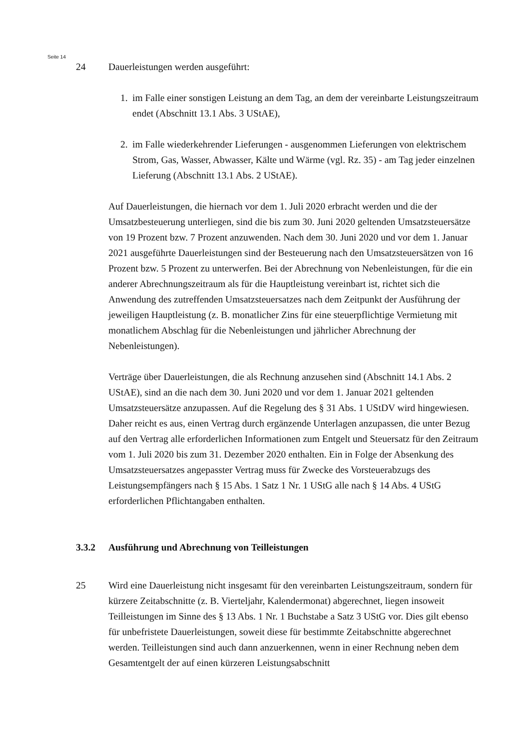Seite 14
24 Dauerleistungen werden ausgeführt:
1. im Falle einer sonstigen Leistung an dem Tag, an dem der vereinbarte Leistungs­zeitraum endet (Abschnitt 13.1 Abs. 3 UStAE),
2. im Falle wiederkehrender Lieferungen - ausgenommen Lieferungen von elektri­schem Strom, Gas, Wasser, Abwasser, Kälte und Wärme (vgl. Rz. 35) - am Tag jeder einzelnen Lieferung (Abschnitt 13.1 Abs. 2 UStAE).
Auf Dauerleistungen, die hiernach vor dem 1. Juli 2020 erbracht werden und die der Umsatzbesteuerung unterliegen, sind die bis zum 30. Juni 2020 geltenden Umsatzsteu­ersätze von 19 Prozent bzw. 7 Prozent anzuwenden. Nach dem 30. Juni 2020 und vor dem 1. Januar 2021 ausgeführte Dauerleistungen sind der Besteuerung nach den Umsatzsteuersätzen von 16 Prozent bzw. 5 Prozent zu unterwerfen. Bei der Abrech­nung von Nebenleistungen, für die ein anderer Abrechnungszeitraum als für die Hauptleistung vereinbart ist, richtet sich die Anwendung des zutreffenden Umsatz­steuersatzes nach dem Zeitpunkt der Ausführung der jeweiligen Hauptleistung (z. B. monatlicher Zins für eine steuerpflichtige Vermietung mit monatlichem Abschlag für die Nebenleistungen und jährlicher Abrechnung der Nebenleistungen).
Verträge über Dauerleistungen, die als Rechnung anzusehen sind (Abschnitt 14.1 Abs. 2 UStAE), sind an die nach dem 30. Juni 2020 und vor dem 1. Januar 2021 gel­tenden Umsatzsteuersätze anzupassen. Auf die Regelung des § 31 Abs. 1 UStDV wird hingewiesen. Daher reicht es aus, einen Vertrag durch ergänzende Unterlagen anzu­passen, die unter Bezug auf den Vertrag alle erforderlichen Informationen zum Entgelt und Steuersatz für den Zeitraum vom 1. Juli 2020 bis zum 31. Dezember 2020 enthal­ten. Ein in Folge der Absenkung des Umsatzsteuersatzes angepasster Vertrag muss für Zwecke des Vorsteuerabzugs des Leistungsempfängers nach § 15 Abs. 1 Satz 1 Nr. 1 UStG alle nach § 14 Abs. 4 UStG erforderlichen Pflichtangaben enthalten.
3.3.2 Ausführung und Abrechnung von Teilleistungen
25 Wird eine Dauerleistung nicht insgesamt für den vereinbarten Leistungszeitraum, son­dern für kürzere Zeitabschnitte (z. B. Vierteljahr, Kalendermonat) abgerechnet, liegen insoweit Teilleistungen im Sinne des § 13 Abs. 1 Nr. 1 Buchstabe a Satz 3 UStG vor. Dies gilt ebenso für unbefristete Dauerleistungen, soweit diese für bestimmte Zeitab­schnitte abgerechnet werden. Teilleistungen sind auch dann anzuerkennen, wenn in einer Rechnung neben dem Gesamtentgelt der auf einen kürzeren Leistungsabschnitt